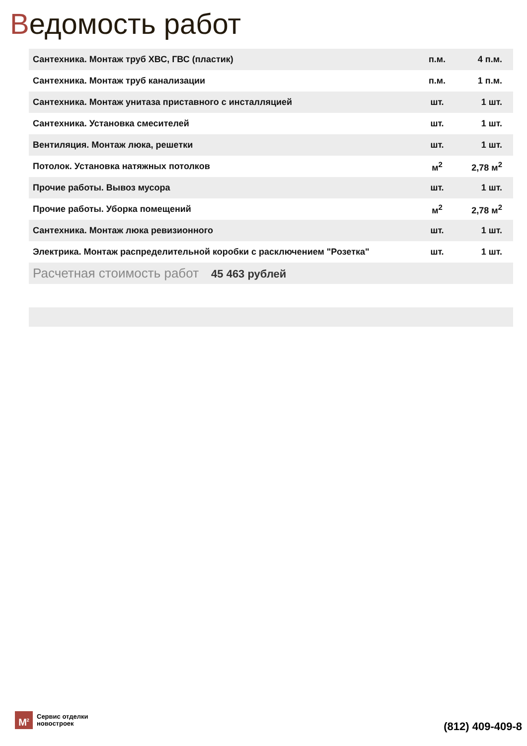Ведомость работ
| Сантехника. Монтаж труб ХВС, ГВС (пластик) | п.м. | 4 п.м. |
| Сантехника. Монтаж труб канализации | п.м. | 1 п.м. |
| Сантехника. Монтаж унитаза приставного с инсталляцией | шт. | 1 шт. |
| Сантехника. Установка смесителей | шт. | 1 шт. |
| Вентиляция. Монтаж люка, решетки | шт. | 1 шт. |
| Потолок. Установка натяжных потолков | м<sup>2</sup> | 2,78 м<sup>2</sup> |
| Прочие работы. Вывоз мусора | шт. | 1 шт. |
| Прочие работы. Уборка помещений | м<sup>2</sup> | 2,78 м<sup>2</sup> |
| Сантехника. Монтаж люка ревизионного | шт. | 1 шт. |
| Электрика. Монтаж распределительной коробки с расключением "Розетка" | шт. | 1 шт. |
| Расчетная стоимость работ 45 463 рублей | | |
M<sup>2</sup>
Сервис отделки
новостроек
(812) 409-409-8